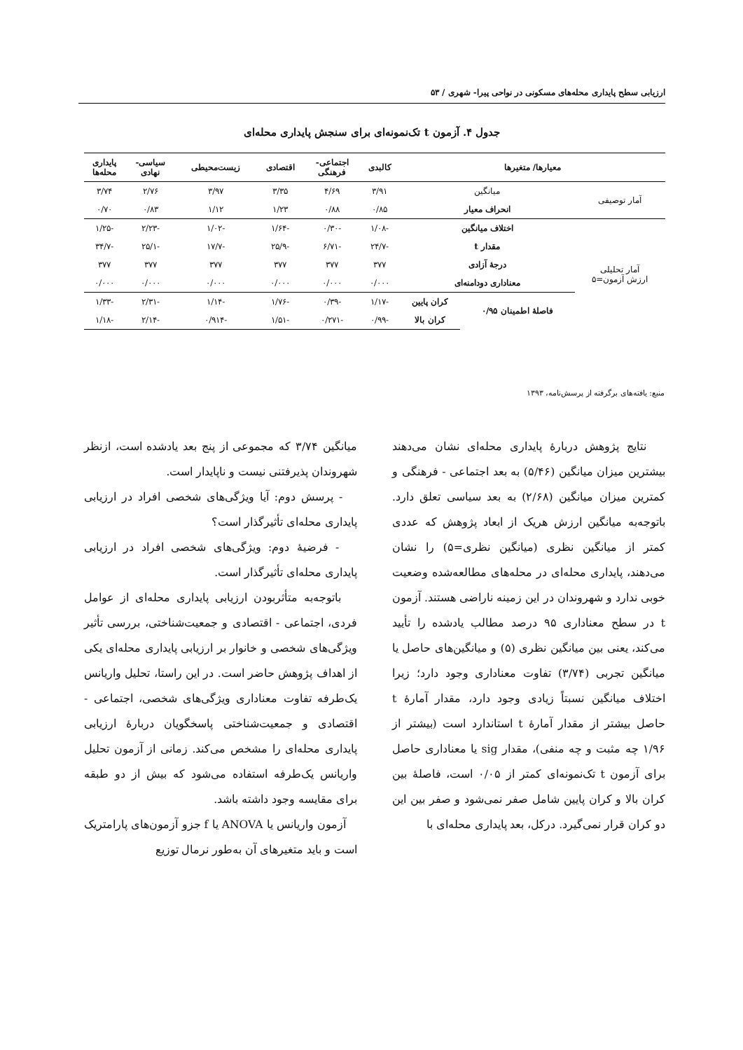ارزیابی سطح پایداری محله‌های مسکونی در نواحی پیرا- شهری / ۵۳
جدول ۴. آزمون t تک‌نمونه‌ای برای سنجش پایداری محله‌ای
| معیارها/ متغیرها | | | کالبدی | اجتماعی- فرهنگی | اقتصادی | زیست‌محیطی | سیاسی- نهادی | پایداری محله‌ها |
| --- | --- | --- | --- | --- | --- | --- | --- | --- |
| آمار توصیفی | میانگین | | ۳/۹۱ | ۴/۶۹ | ۳/۳۵ | ۳/۹۷ | ۲/۷۶ | ۳/۷۴ |
| | انحراف معیار | | ۰/۸۵ | ۰/۸۸ | ۱/۲۳ | ۱/۱۲ | ۰/۸۳ | ۰/۷۰ |
| آمار تحلیلی ارزش آزمون=۵ | اختلاف میانگین | | -۱/۰۸ | -۰/۳۰ | -۱/۶۴ | -۱/۰۲ | -۲/۲۳ | -۱/۲۵ |
| | مقدار t | | -۲۴/۷ | -۶/۷۱ | -۲۵/۹ | -۱۷/۷ | -۲۵/۱ | -۳۴/۷ |
| | درجهٔ آزادی | | ۳۷۷ | ۳۷۷ | ۳۷۷ | ۳۷۷ | ۳۷۷ | ۳۷۷ |
| | معناداری دودامنه‌ای | | ۰/۰۰۰ | ۰/۰۰۰ | ۰/۰۰۰ | ۰/۰۰۰ | ۰/۰۰۰ | ۰/۰۰۰ |
| | فاصلهٔ اطمینان ۰/۹۵ | کران پایین | -۱/۱۷ | -۰/۳۹ | -۱/۷۶ | -۱/۱۴ | -۲/۳۱ | -۱/۳۳ |
| | | کران بالا | -۰/۹۹ | -۰/۲۷۱ | -۱/۵۱ | -۰/۹۱۴ | -۲/۱۴ | -۱/۱۸ |
منبع: یافته‌های برگرفته از پرسش‌نامه، ۱۳۹۳
نتایج پژوهش دربارهٔ پایداری محله‌ای نشان می‌دهند بیشترین میزان میانگین (۵/۴۶) به بعد اجتماعی - فرهنگی و کمترین میزان میانگین (۲/۶۸) به بعد سیاسی تعلق دارد. باتوجه‌به میانگین ارزش هریک از ابعاد پژوهش که عددی کمتر از میانگین نظری (میانگین نظری=۵) را نشان می‌دهند، پایداری محله‌ای در محله‌های مطالعه‌شده وضعیت خوبی ندارد و شهروندان در این زمینه ناراضی هستند. آزمون t در سطح معناداری ۹۵ درصد مطالب یادشده را تأیید می‌کند، یعنی بین میانگین نظری (۵) و میانگین‌های حاصل یا میانگین تجربی (۳/۷۴) تفاوت معناداری وجود دارد؛ زیرا اختلاف میانگین نسبتاً زیادی وجود دارد، مقدار آمارهٔ t حاصل بیشتر از مقدار آمارهٔ t استاندارد است (بیشتر از ۱/۹۶ چه مثبت و چه منفی)، مقدار sig یا معناداری حاصل برای آزمون t تک‌نمونه‌ای کمتر از ۰/۰۵ است، فاصلهٔ بین کران بالا و کران پایین شامل صفر نمی‌شود و صفر بین این دو کران قرار نمی‌گیرد. درکل، بعد پایداری محله‌ای با
میانگین ۳/۷۴ که مجموعی از پنج بعد یادشده است، ازنظر شهروندان پذیرفتنی نیست و ناپایدار است.
- پرسش دوم: آیا ویژگی‌های شخصی افراد در ارزیابی پایداری محله‌ای تأثیرگذار است؟
- فرضیهٔ دوم: ویژگی‌های شخصی افراد در ارزیابی پایداری محله‌ای تأثیرگذار است.
باتوجه‌به متأثربودن ارزیابی پایداری محله‌ای از عوامل فردی، اجتماعی - اقتصادی و جمعیت‌شناختی، بررسی تأثیر ویژگی‌های شخصی و خانوار بر ارزیابی پایداری محله‌ای یکی از اهداف پژوهش حاضر است. در این راستا، تحلیل واریانس یک‌طرفه تفاوت معناداری ویژگی‌های شخصی، اجتماعی - اقتصادی و جمعیت‌شناختی پاسخگویان دربارهٔ ارزیابی پایداری محله‌ای را مشخص می‌کند. زمانی از آزمون تحلیل واریانس یک‌طرفه استفاده می‌شود که بیش از دو طبقه برای مقایسه وجود داشته باشد.
آزمون واریانس یا ANOVA یا f جزو آزمون‌های پارامتریک است و باید متغیرهای آن به‌طور نرمال توزیع